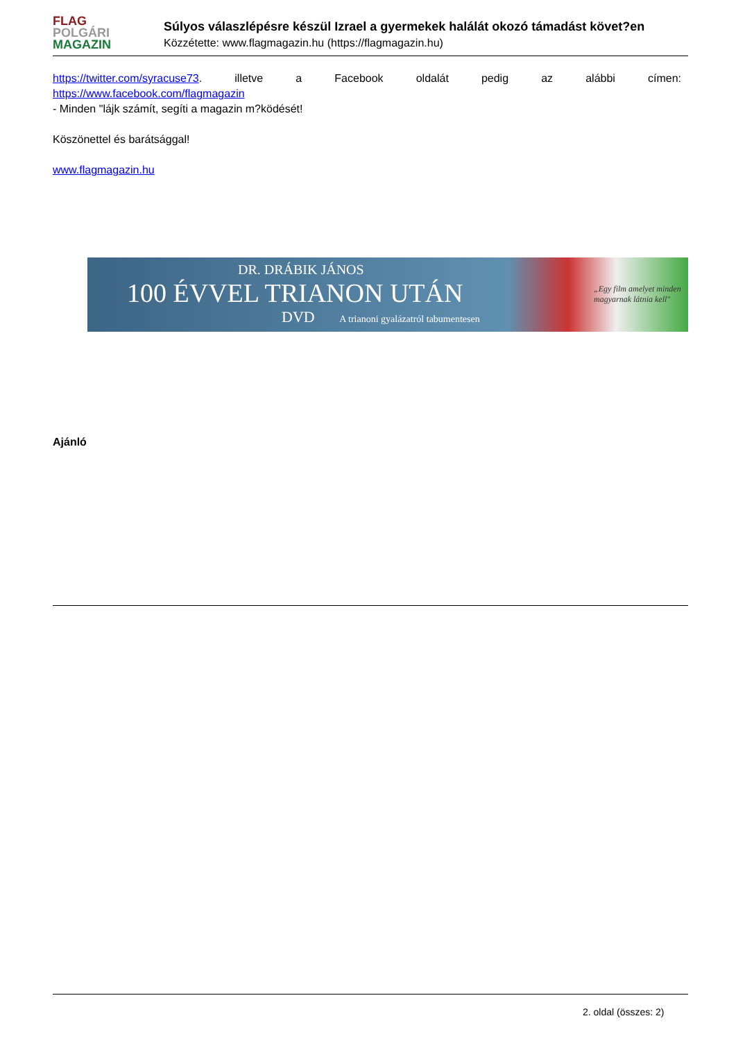FLAG
POLGÁRI
MAGAZIN
Súlyos válaszlépésre készül Izrael a gyermekek halálát okozó támadást követ?en
Közzétette: www.flagmagazin.hu (https://flagmagazin.hu)
https://twitter.com/syracuse73. illetve a Facebook oldalát pedig az alábbi címen:
https://www.facebook.com/flagmagazin
- Minden "lájk számít, segíti a magazin m?ködését!
Köszönettel és barátsággal!
www.flagmagazin.hu
DR. DRÁBIK JÁNOS
100 ÉVVEL TRIANON UTÁN
DVD A trianoni gyalázatról tabumentesen
„Egy film amelyet minden magyarnak látnia kell"
Ajánló
2. oldal (összes: 2)